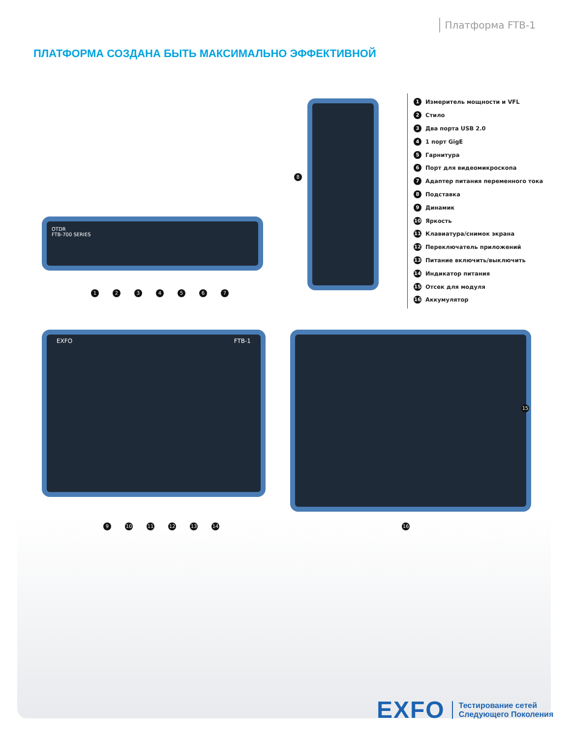Платформа FTB-1
ПЛАТФОРМА СОЗДАНА БЫТЬ МАКСИМАЛЬНО ЭФФЕКТИВНОЙ
OTDR
FTB-700 SERIES
EXFO FTB-1
1 Измеритель мощности и VFL
2 Стило
3 Два порта USB 2.0
4 1 порт GigE
5 Гарнитура
6 Порт для видеомикроскопа
7 Адаптер питания переменного тока
8 Подставка
9 Динамик
10 Яркость
11 Клавиатура/снимок экрана
12 Переключатель приложений
13 Питание включить/выключить
14 Индикатор питания
15 Отсек для модуля
16 Аккумулятор
1 2 3 4 5 6 7
8
9 10 11 12 13 14
15
16
EXFO
Тестирование сетей
Следующего Поколения